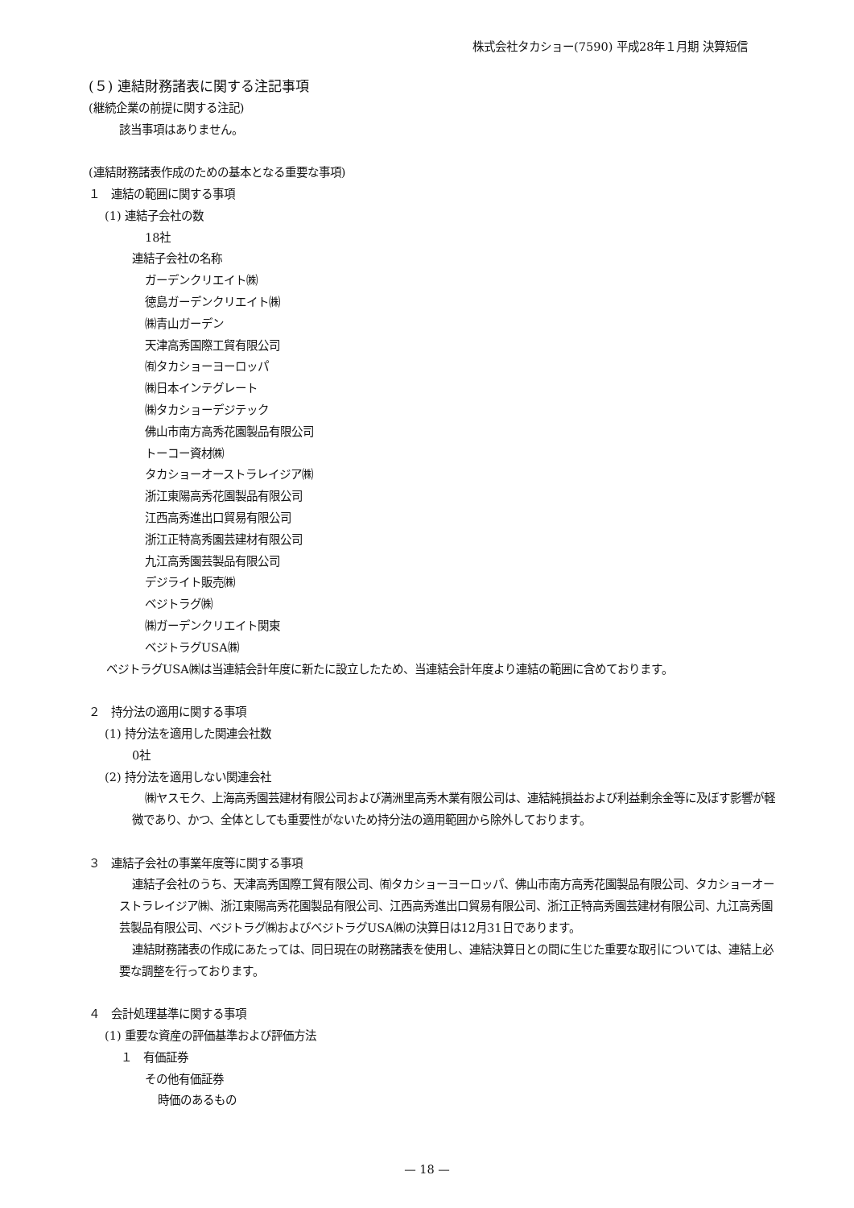株式会社タカショー(7590) 平成28年１月期 決算短信
(５) 連結財務諸表に関する注記事項
(継続企業の前提に関する注記)
該当事項はありません。
(連結財務諸表作成のための基本となる重要な事項)
１　連結の範囲に関する事項
(1) 連結子会社の数
18社
連結子会社の名称
ガーデンクリエイト㈱
徳島ガーデンクリエイト㈱
㈱青山ガーデン
天津高秀国際工貿有限公司
㈲タカショーヨーロッパ
㈱日本インテグレート
㈱タカショーデジテック
佛山市南方高秀花園製品有限公司
トーコー資材㈱
タカショーオーストラレイジア㈱
浙江東陽高秀花園製品有限公司
江西高秀進出口貿易有限公司
浙江正特高秀園芸建材有限公司
九江高秀園芸製品有限公司
デジライト販売㈱
ベジトラグ㈱
㈱ガーデンクリエイト関東
ベジトラグUSA㈱
ベジトラグUSA㈱は当連結会計年度に新たに設立したため、当連結会計年度より連結の範囲に含めております。
２　持分法の適用に関する事項
(1) 持分法を適用した関連会社数
0社
(2) 持分法を適用しない関連会社
㈱ヤスモク、上海高秀園芸建材有限公司および満洲里高秀木業有限公司は、連結純損益および利益剰余金等に及ぼす影響が軽微であり、かつ、全体としても重要性がないため持分法の適用範囲から除外しております。
３　連結子会社の事業年度等に関する事項
連結子会社のうち、天津高秀国際工貿有限公司、㈲タカショーヨーロッパ、佛山市南方高秀花園製品有限公司、タカショーオーストラレイジア㈱、浙江東陽高秀花園製品有限公司、江西高秀進出口貿易有限公司、浙江正特高秀園芸建材有限公司、九江高秀園芸製品有限公司、ベジトラグ㈱およびベジトラグUSA㈱の決算日は12月31日であります。
連結財務諸表の作成にあたっては、同日現在の財務諸表を使用し、連結決算日との間に生じた重要な取引については、連結上必要な調整を行っております。
４　会計処理基準に関する事項
(1) 重要な資産の評価基準および評価方法
１　有価証券
その他有価証券
時価のあるもの
— 18 —